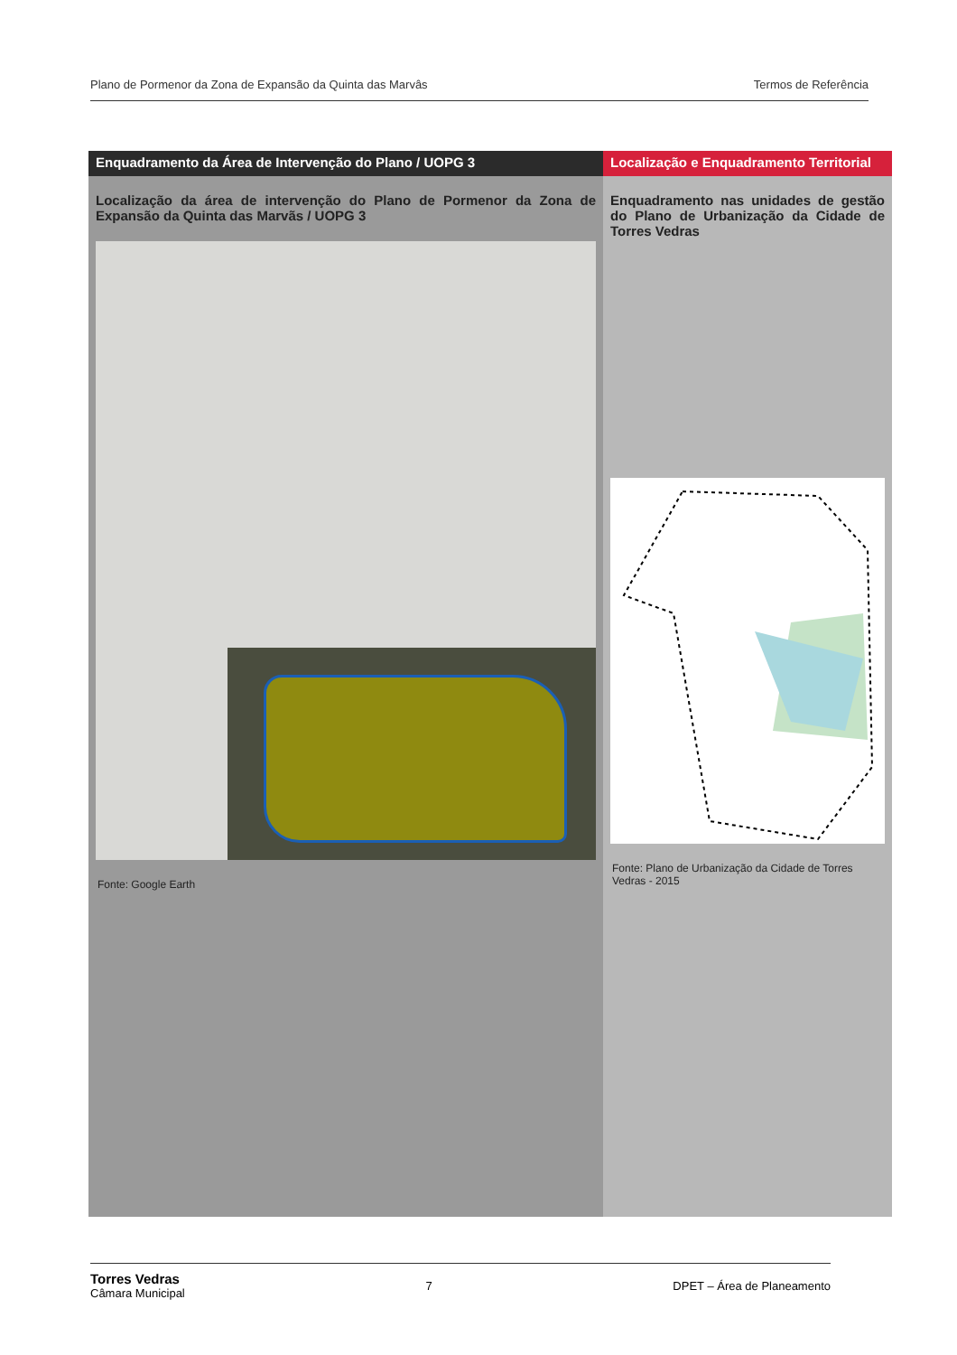Plano de Pormenor da Zona de Expansão da Quinta das Marvâs Termos de Referência
Enquadramento da Área de Intervenção do Plano / UOPG 3
Localização da área de intervenção do Plano de Pormenor da Zona de Expansão da Quinta das Marvãs / UOPG 3
Fonte: Google Earth
Localização e Enquadramento Territorial
Enquadramento nas unidades de gestão do Plano de Urbanização da Cidade de Torres Vedras
Fonte: Plano de Urbanização da Cidade de Torres Vedras - 2015
Torres Vedras
Câmara Municipal 7 DPET – Área de Planeamento